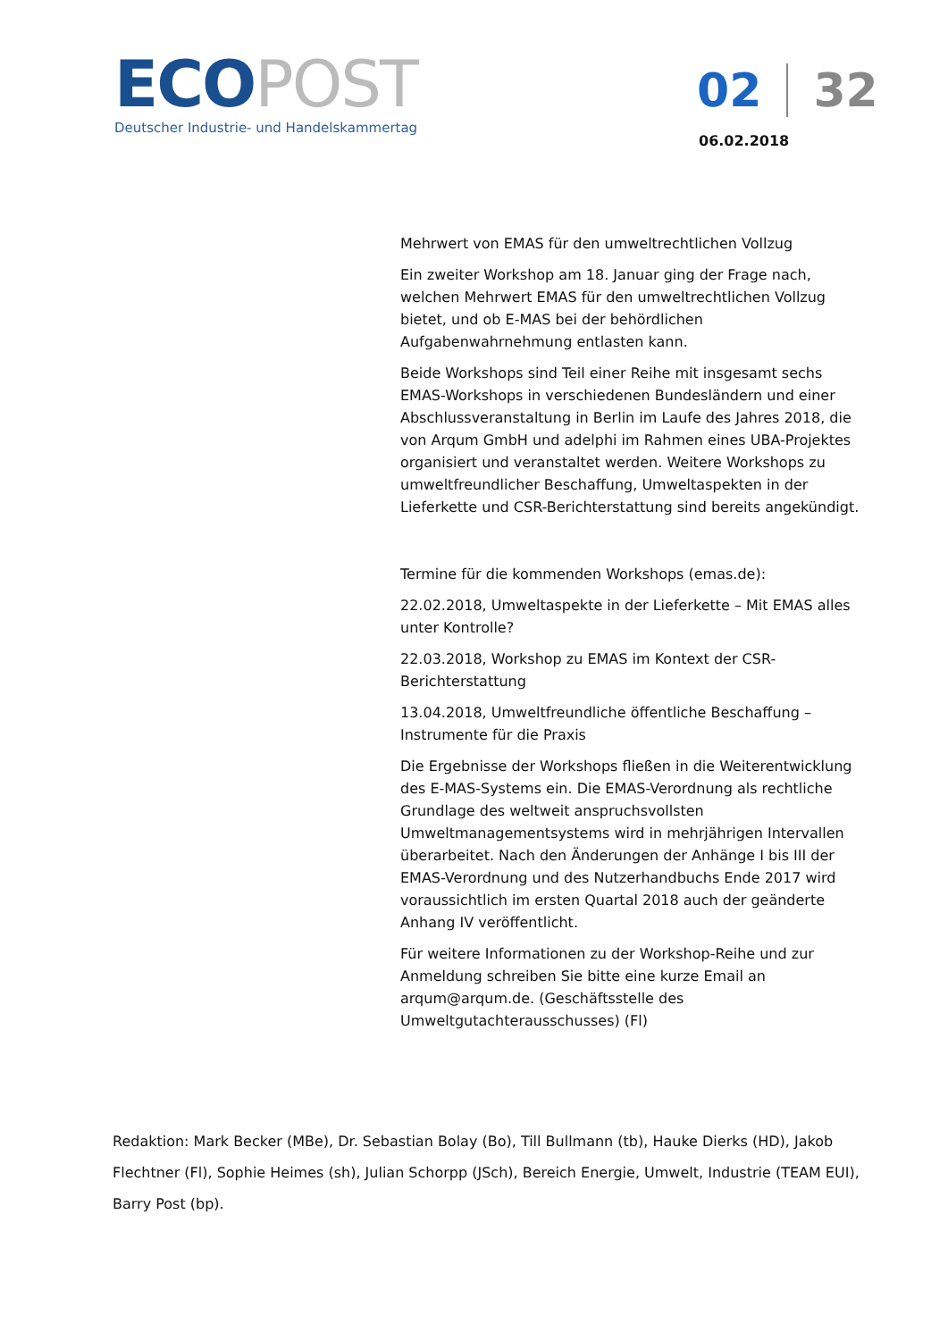ECOPOST
Deutscher Industrie- und Handelskammertag
02 32
06.02.2018
Mehrwert von EMAS für den umweltrechtlichen Vollzug
Ein zweiter Workshop am 18. Januar ging der Frage nach, welchen Mehrwert EMAS für den umweltrechtlichen Vollzug bietet, und ob E-MAS bei der behördlichen Aufgabenwahrnehmung entlasten kann.
Beide Workshops sind Teil einer Reihe mit insgesamt sechs EMAS-Workshops in verschiedenen Bundesländern und einer Abschlussveranstaltung in Berlin im Laufe des Jahres 2018, die von Arqum GmbH und adelphi im Rahmen eines UBA-Projektes organisiert und veranstaltet werden. Weitere Workshops zu umweltfreundlicher Beschaffung, Umweltaspekten in der Lieferkette und CSR-Berichterstattung sind bereits angekündigt.
Termine für die kommenden Workshops (emas.de):
22.02.2018, Umweltaspekte in der Lieferkette – Mit EMAS alles unter Kontrolle?
22.03.2018, Workshop zu EMAS im Kontext der CSR-Berichterstattung
13.04.2018, Umweltfreundliche öffentliche Beschaffung – Instrumente für die Praxis
Die Ergebnisse der Workshops fließen in die Weiterentwicklung des E-MAS-Systems ein. Die EMAS-Verordnung als rechtliche Grundlage des weltweit anspruchsvollsten Umweltmanagementsystems wird in mehrjährigen Intervallen überarbeitet. Nach den Änderungen der Anhänge I bis III der EMAS-Verordnung und des Nutzerhandbuchs Ende 2017 wird voraussichtlich im ersten Quartal 2018 auch der geänderte Anhang IV veröffentlicht.
Für weitere Informationen zu der Workshop-Reihe und zur Anmeldung schreiben Sie bitte eine kurze Email an arqum@arqum.de. (Geschäftsstelle des Umweltgutachterausschusses) (Fl)
Redaktion: Mark Becker (MBe), Dr. Sebastian Bolay (Bo), Till Bullmann (tb), Hauke Dierks (HD), Jakob Flechtner (Fl), Sophie Heimes (sh), Julian Schorpp (JSch), Bereich Energie, Umwelt, Industrie (TEAM EUI), Barry Post (bp).